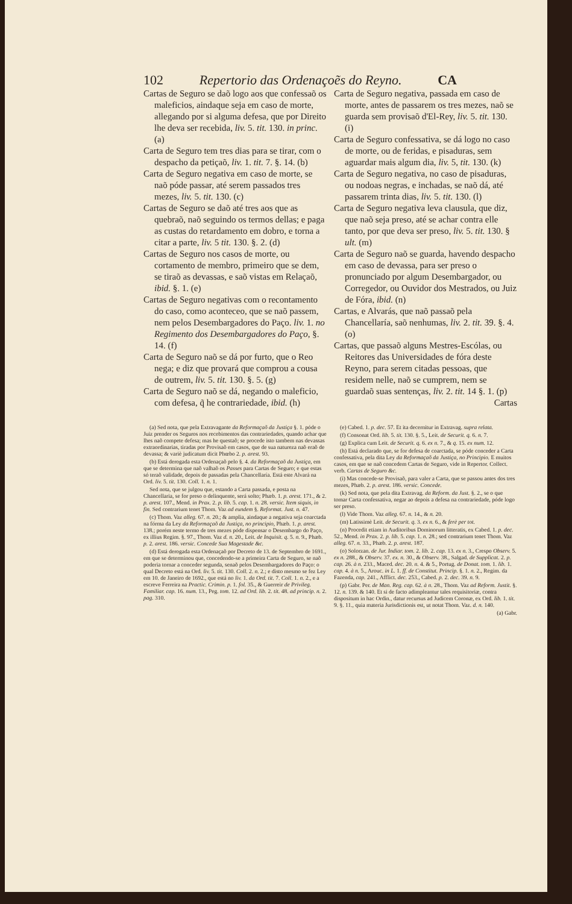102 Repertorio das Ordenaçoẽs do Reyno. CA
Cartas de Seguro se daõ logo aos que confessaõ os maleficios, aindaque seja em caso de morte, allegando por si alguma defesa, que por Direito lhe deva ser recebida, liv. 5. tit. 130. in princ. (a)
Carta de Seguro tem tres dias para se tirar, com o despacho da petiçaõ, liv. 1. tit. 7. §. 14. (b)
Carta de Seguro negativa em caso de morte, se naõ póde passar, até serem passados tres mezes, liv. 5. tit. 130. (c)
Cartas de Seguro se daõ até tres aos que as quebraõ, naõ seguindo os termos dellas; e paga as custas do retardamento em dobro, e torna a citar a parte, liv. 5 tit. 130. §. 2. (d)
Cartas de Seguro nos casos de morte, ou cortamento de membro, primeiro que se dem, se tiraõ as devassas, e saõ vistas em Relaçaõ, ibid. §. 1. (e)
Cartas de Seguro negativas com o recontamento do caso, como aconteceo, que se naõ passem, nem pelos Desembargadores do Paço. liv. 1. no Regimento dos Desembargadores do Paço, §. 14. (f)
Carta de Seguro naõ se dá por furto, que o Reo nega; e diz que provará que comprou a cousa de outrem, liv. 5. tit. 130. §. 5. (g)
Carta de Seguro naõ se dá, negando o maleficio, com defesa, q̃ he contrariedade, ibid. (h)
Carta de Seguro negativa, passada em caso de morte, antes de passarem os tres mezes, naõ se guarda sem provisaõ d'El-Rey, liv. 5. tit. 130. (i)
Carta de Seguro confessativa, se dá logo no caso de morte, ou de feridas, e pisaduras, sem aguardar mais algum dia, liv. 5, tit. 130. (k)
Carta de Seguro negativa, no caso de pisaduras, ou nodoas negras, e inchadas, se naõ dá, até passarem trinta dias, liv. 5. tit. 130. (l)
Carta de Seguro negativa leva clausula, que diz, que naõ seja preso, até se achar contra elle tanto, por que deva ser preso, liv. 5. tit. 130. § ult. (m)
Carta de Seguro naõ se guarda, havendo despacho em caso de devassa, para ser preso o pronunciado por algum Desembargador, ou Corregedor, ou Ouvidor dos Mestrados, ou Juiz de Fóra, ibid. (n)
Cartas, e Alvarás, que naõ passaõ pela Chancellaría, saõ nenhumas, liv. 2. tit. 39. §. 4. (o)
Cartas, que passaõ alguns Mestres-Escólas, ou Reitores das Universidades de fóra deste Reyno, para serem citadas pessoas, que residem nelle, naõ se cumprem, nem se guardaõ suas sentenças, liv. 2. tit. 14 §. 1. (p)
Cartas
(a) Sed nota, que pela Extravagante da Reformaçaõ da Justiça §. 1. póde o Juiz prender os Seguros nos recebimentos das contrariedades, quando achar que lhes naõ compete defesa; mas he questaõ; se procede isto tambem nas devassas extraordinarias, tiradas por Provisaõ em casos, que de sua natureza naõ eraõ de devassa; & variè judicatum dicit Phœbo 2. p. arest. 93.
(b) Está derogada esta Ordenaçaõ pelo §. 4. da Reformaçaõ da Justiça, em que se determina que naõ valhaõ os Passes para Cartas de Seguro; e que estas só teraõ validade, depois de passadas pela Chancellaría. Está este Alvará na Ord. liv. 5. tit. 130. Coll. 1. n. 1.
Sed nota, que se julgou que, estando a Carta passada, e posta na Chancellaria, se for preso o delinquente, será solto; Phæb. 1. p. arest. 171., & 2. p. arest. 107., Mend. in Prax. 2. p. lib. 5. cap. 1. n. 28. versic. Item siquis, in fin. Sed contrarium tenet Thom. Vaz ad eundem §. Reformat. Just. n. 47.
(c) Thom. Vaz alleg. 67. n. 20.; & amplia, aindaque a negativa seja coarctada na fórma da Ley da Reformaçaõ da Justiça, no principio, Phæb. 1. p. arest. 138.; porém neste termo de tres mezes póde dispensar o Desembargo do Paço, ex illius Regim. §. 97., Thom. Vaz d. n. 20., Leit. de Inquisit. q. 5. n. 9., Phæb. p. 2. arest. 186. versic. Concede Sua Magestade &c.
(d) Está derogada esta Ordenaçaõ por Decreto de 13. de Septembro de 1691., em que se determinou que, concedendo-se a primeira Carta de Seguro, se naõ poderia tornar a conceder segunda, senaõ pelos Desembargadores do Paço: o qual Decreto está na Ord. liv. 5. tit. 130. Coll. 2. n. 2.; e disto mesmo se fez Ley em 10. de Janeiro de 1692., que está no liv. 1. da Ord. tit. 7. Coll. 1. n. 2., e a escreve Ferreira na Practic. Crimin. p. 1. fol. 35., & Guerreir de Privileg. Familiar. cap. 16. num. 13., Peg. tom. 12. ad Ord. lib. 2. tit. 48. ad princip. n. 2. pag. 310.
(e) Cabed. 1. p. dec. 57. Et ita decernitur in Extravag. supra relata.
(f) Consonat Ord. lib. 5. tit. 130. §. 5., Leit. de Securit. q. 6. n. 7.
(g) Explica cum Leit. de Securit. q. 6. ex n. 7., & q. 15. ex num. 12.
(h) Está declarado que, se for defesa de coarctada, se póde conceder a Carta confessativa, pela dita Ley da Reformaçaõ da Justiça, no Principio. E muitos casos, em que se naõ concedem Cartas de Seguro, vide in Repertor. Collect. verb. Cartas de Seguro &c.
(i) Mas concede-se Provisaõ, para valer a Carta, que se passou antes dos tres mezes, Phæb. 2. p. arest. 186. versic. Concede.
(k) Sed nota, que pela dita Extravag. da Reform. da Just. §. 2., se o que tomar Carta confessativa, negar ao depois a defesa na contrariedade, póde logo ser preso.
(l) Vide Thom. Vaz alleg. 67. n. 14., & n. 20.
(m) Latissimè Leit. de Securit. q. 3. ex n. 6., & ferè per tot.
(n) Procedit etiam in Auditoribus Dominorum litteratis, ex Cabed. 1. p. dec. 52., Mend. in Prax. 2. p. lib. 5. cap. 1. n. 28.; sed contrarium tenet Thom. Vaz alleg. 67. n. 33., Phæb. 2. p. arest. 187.
(o) Solorzan. de Jur. Indiar. tom. 2. lib. 2. cap. 13. ex n. 3., Crespo Observ. 5. ex n. 288., & Observ. 37. ex. n. 30., & Observ. 38., Salgad. de Supplicat. 2. p. cap. 26. à n. 233., Maced. dec. 20. n. 4. & 5., Portug. de Donat. tom. 1. lib. 1. cap. 4. à n. 5., Arouc. in L. 1. ff. de Constitut. Princip. §. 1. n. 2., Regim. da Fazenda, cap. 241., Afflict. dec. 253., Cabed. p. 2. dec. 39. n. 9.
(p) Gabr. Per. de Man. Reg. cap. 62. à n. 28., Thom. Vaz ad Reform. Justit. §. 12. n. 139. & 140. Et si de facto adimpleantur tales requisitoriæ, contra dispositum in hac Ordin., datur recursus ad Judicem Coronæ, ex Ord. lib. 1. tit. 9. §. 11., quia materia Jurisdictionis est, ut notat Thom. Vaz. d. n. 140.
(a) Gabr.